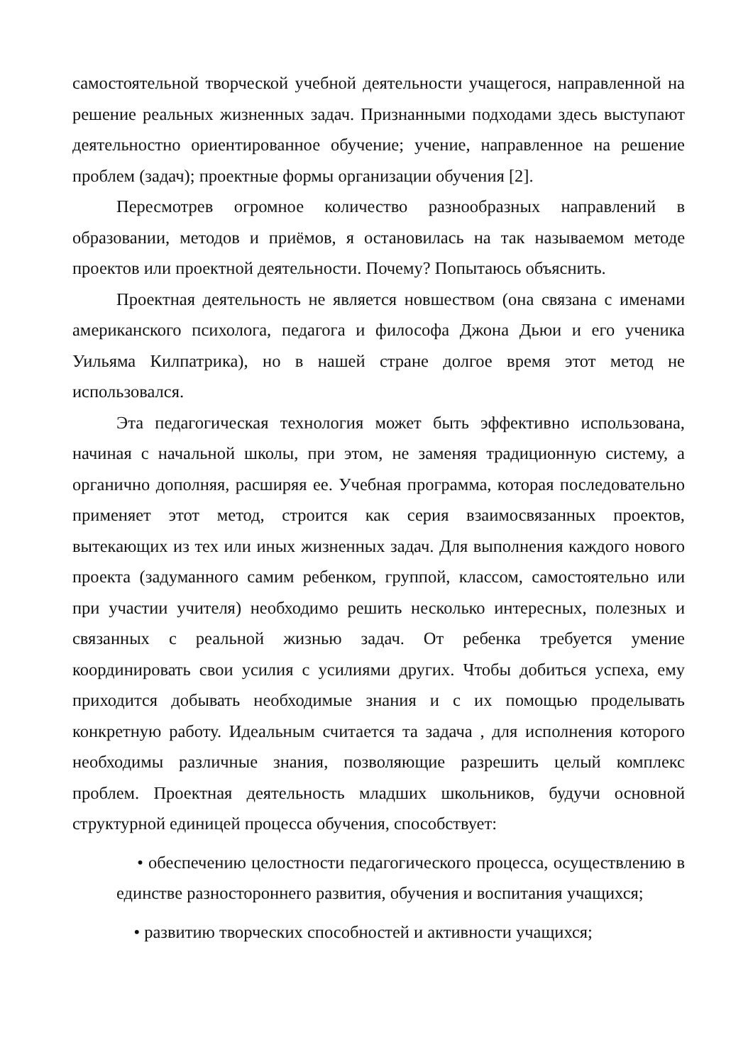самостоятельной творческой учебной деятельности учащегося, направленной на решение реальных жизненных задач. Признанными подходами здесь выступают деятельностно ориентированное обучение; учение, направленное на решение проблем (задач); проектные формы организации обучения [2].
Пересмотрев огромное количество разнообразных направлений в образовании, методов и приёмов, я остановилась на так называемом методе проектов или проектной деятельности. Почему? Попытаюсь объяснить.
Проектная деятельность не является новшеством (она связана с именами американского психолога, педагога и философа Джона Дьюи и его ученика Уильяма Килпатрика), но в нашей стране долгое время этот метод не использовался.
Эта педагогическая технология может быть эффективно использована, начиная с начальной школы, при этом, не заменяя традиционную систему, а органично дополняя, расширяя ее. Учебная программа, которая последовательно применяет этот метод, строится как серия взаимосвязанных проектов, вытекающих из тех или иных жизненных задач. Для выполнения каждого нового проекта (задуманного самим ребенком, группой, классом, самостоятельно или при участии учителя) необходимо решить несколько интересных, полезных и связанных с реальной жизнью задач. От ребенка требуется умение координировать свои усилия с усилиями других. Чтобы добиться успеха, ему приходится добывать необходимые знания и с их помощью проделывать конкретную работу. Идеальным считается та задача , для исполнения которого необходимы различные знания, позволяющие разрешить целый комплекс проблем. Проектная деятельность младших школьников, будучи основной структурной единицей процесса обучения, способствует:
• обеспечению целостности педагогического процесса, осуществлению в единстве разностороннего развития, обучения и воспитания учащихся;
• развитию творческих способностей и активности учащихся;